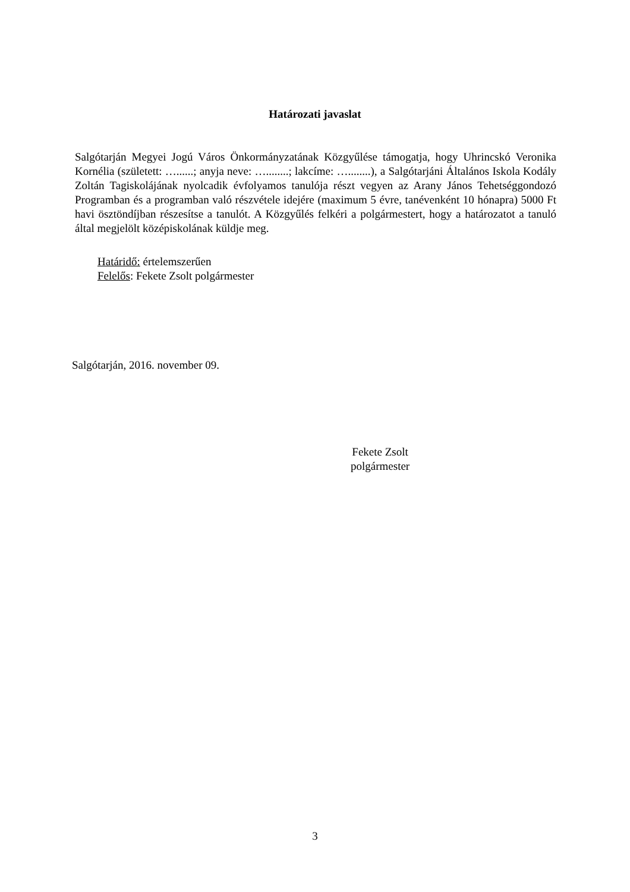Határozati javaslat
Salgótarján Megyei Jogú Város Önkormányzatának Közgyűlése támogatja, hogy Uhrincskó Veronika Kornélia (született: …......; anyja neve: …........; lakcíme: …........), a Salgótarjáni Általános Iskola Kodály Zoltán Tagiskolájának nyolcadik évfolyamos tanulója részt vegyen az Arany János Tehetséggondozó Programban és a programban való részvétele idejére (maximum 5 évre, tanévenként 10 hónapra) 5000 Ft havi ösztöndíjban részesítse a tanulót. A Közgyűlés felkéri a polgármestert, hogy a határozatot a tanuló által megjelölt középiskolának küldje meg.
Határidő: értelemszerűen
Felelős: Fekete Zsolt polgármester
Salgótarján, 2016. november 09.
Fekete Zsolt
polgármester
3